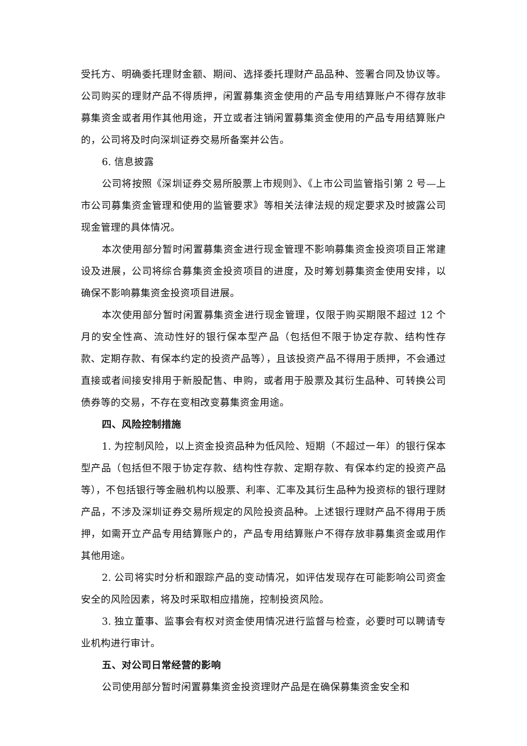受托方、明确委托理财金额、期间、选择委托理财产品品种、签署合同及协议等。公司购买的理财产品不得质押，闲置募集资金使用的产品专用结算账户不得存放非募集资金或者用作其他用途，开立或者注销闲置募集资金使用的产品专用结算账户的，公司将及时向深圳证券交易所备案并公告。
6. 信息披露
公司将按照《深圳证券交易所股票上市规则》、《上市公司监管指引第 2 号—上市公司募集资金管理和使用的监管要求》等相关法律法规的规定要求及时披露公司现金管理的具体情况。
本次使用部分暂时闲置募集资金进行现金管理不影响募集资金投资项目正常建设及进展，公司将综合募集资金投资项目的进度，及时筹划募集资金使用安排，以确保不影响募集资金投资项目进展。
本次使用部分暂时闲置募集资金进行现金管理，仅限于购买期限不超过 12 个月的安全性高、流动性好的银行保本型产品（包括但不限于协定存款、结构性存款、定期存款、有保本约定的投资产品等），且该投资产品不得用于质押，不会通过直接或者间接安排用于新股配售、申购，或者用于股票及其衍生品种、可转换公司债券等的交易，不存在变相改变募集资金用途。
四、风险控制措施
1. 为控制风险，以上资金投资品种为低风险、短期（不超过一年）的银行保本型产品（包括但不限于协定存款、结构性存款、定期存款、有保本约定的投资产品等），不包括银行等金融机构以股票、利率、汇率及其衍生品种为投资标的银行理财产品，不涉及深圳证券交易所规定的风险投资品种。上述银行理财产品不得用于质押，如需开立产品专用结算账户的，产品专用结算账户不得存放非募集资金或用作其他用途。
2. 公司将实时分析和跟踪产品的变动情况，如评估发现存在可能影响公司资金安全的风险因素，将及时采取相应措施，控制投资风险。
3. 独立董事、监事会有权对资金使用情况进行监督与检查，必要时可以聘请专业机构进行审计。
五、对公司日常经营的影响
公司使用部分暂时闲置募集资金投资理财产品是在确保募集资金安全和